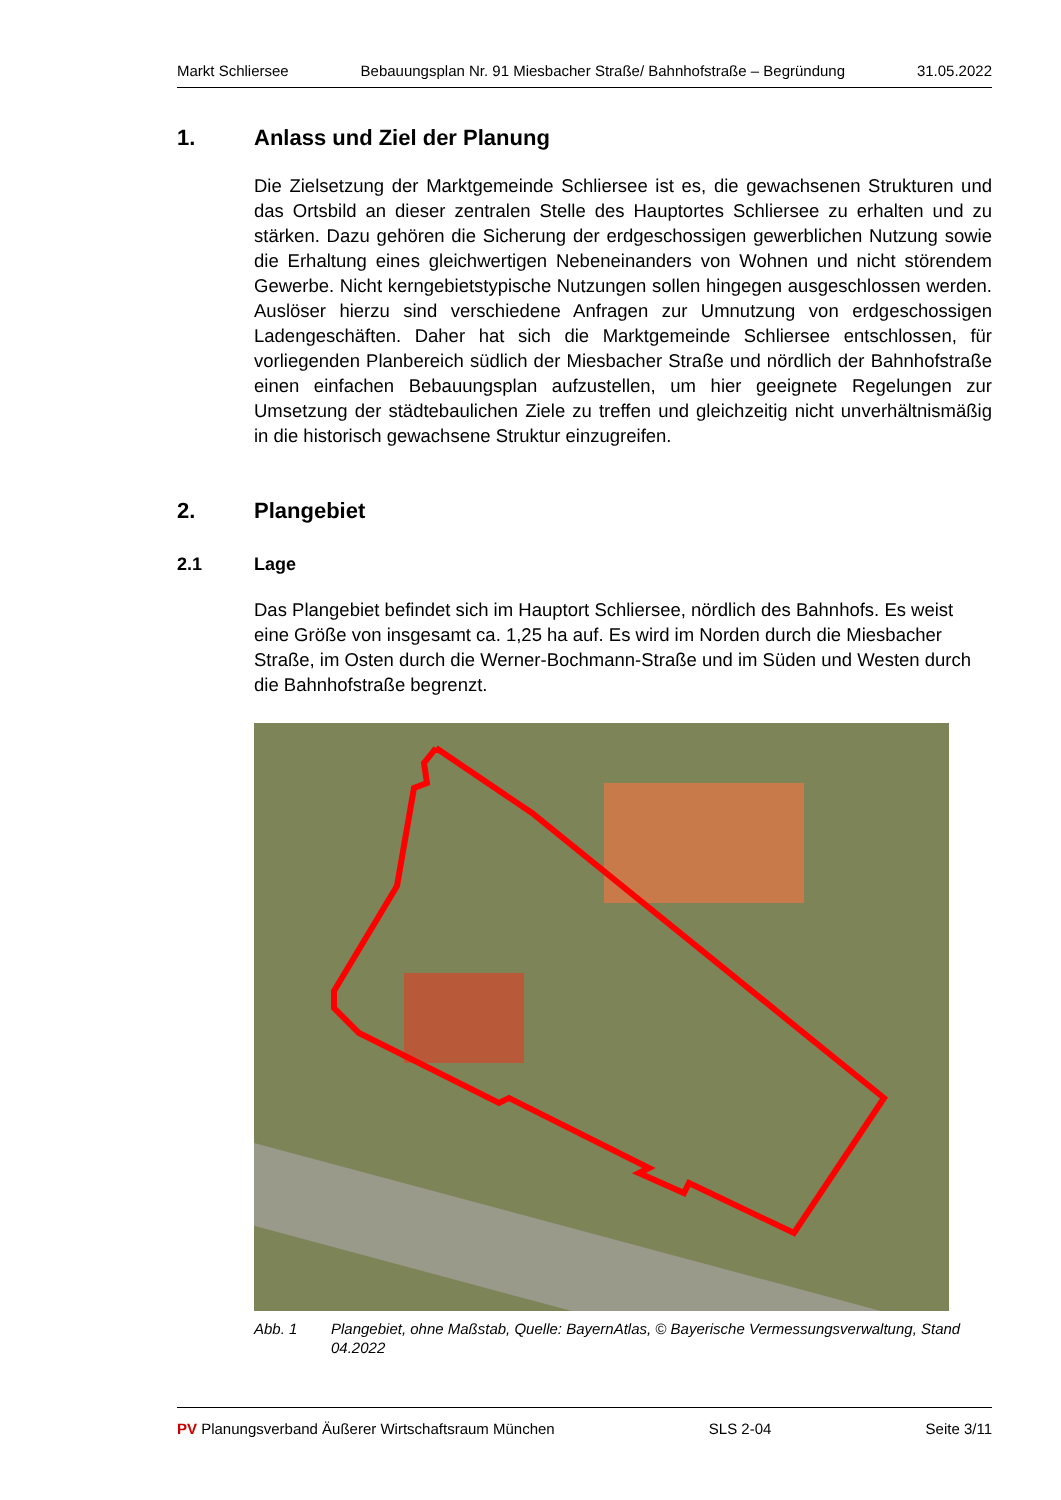Markt Schliersee Bebauungsplan Nr. 91 Miesbacher Straße/ Bahnhofstraße – Begründung 31.05.2022
1. Anlass und Ziel der Planung
Die Zielsetzung der Marktgemeinde Schliersee ist es, die gewachsenen Strukturen und das Ortsbild an dieser zentralen Stelle des Hauptortes Schliersee zu erhalten und zu stärken. Dazu gehören die Sicherung der erdgeschossigen gewerblichen Nutzung sowie die Erhaltung eines gleichwertigen Nebeneinanders von Wohnen und nicht störendem Gewerbe. Nicht kerngebietstypische Nutzungen sollen hingegen ausgeschlossen werden. Auslöser hierzu sind verschiedene Anfragen zur Umnutzung von erdgeschossigen Ladengeschäften. Daher hat sich die Marktgemeinde Schliersee entschlossen, für vorliegenden Planbereich südlich der Miesbacher Straße und nördlich der Bahnhofstraße einen einfachen Bebauungsplan aufzustellen, um hier geeignete Regelungen zur Umsetzung der städtebaulichen Ziele zu treffen und gleichzeitig nicht unverhältnismäßig in die historisch gewachsene Struktur einzugreifen.
2. Plangebiet
2.1 Lage
Das Plangebiet befindet sich im Hauptort Schliersee, nördlich des Bahnhofs. Es weist eine Größe von insgesamt ca. 1,25 ha auf. Es wird im Norden durch die Miesbacher Straße, im Osten durch die Werner-Bochmann-Straße und im Süden und Westen durch die Bahnhofstraße begrenzt.
Abb. 1 Plangebiet, ohne Maßstab, Quelle: BayernAtlas, © Bayerische Vermessungsverwaltung, Stand 04.2022
PV Planungsverband Äußerer Wirtschaftsraum München SLS 2-04 Seite 3/11